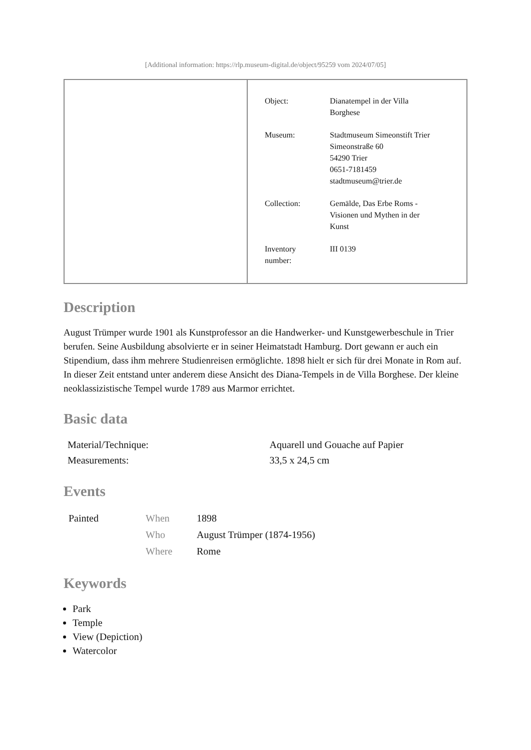[Additional information: https://rlp.museum-digital.de/object/95259 vom 2024/07/05]
| Object: | Dianatempel in der Villa Borghese |
| Museum: | Stadtmuseum Simeonstift Trier Simeonstraße 60 54290 Trier 0651-7181459 stadtmuseum@trier.de |
| Collection: | Gemälde, Das Erbe Roms - Visionen und Mythen in der Kunst |
| Inventory number: | III 0139 |
Description
August Trümper wurde 1901 als Kunstprofessor an die Handwerker- und Kunstgewerbeschule in Trier berufen. Seine Ausbildung absolvierte er in seiner Heimatstadt Hamburg. Dort gewann er auch ein Stipendium, dass ihm mehrere Studienreisen ermöglichte. 1898 hielt er sich für drei Monate in Rom auf. In dieser Zeit entstand unter anderem diese Ansicht des Diana-Tempels in de Villa Borghese. Der kleine neoklassizistische Tempel wurde 1789 aus Marmor errichtet.
Basic data
| Material/Technique: | Aquarell und Gouache auf Papier |
| Measurements: | 33,5 x 24,5 cm |
Events
| Painted | When | 1898 |
| | Who | August Trümper (1874-1956) |
| | Where | Rome |
Keywords
Park
Temple
View (Depiction)
Watercolor